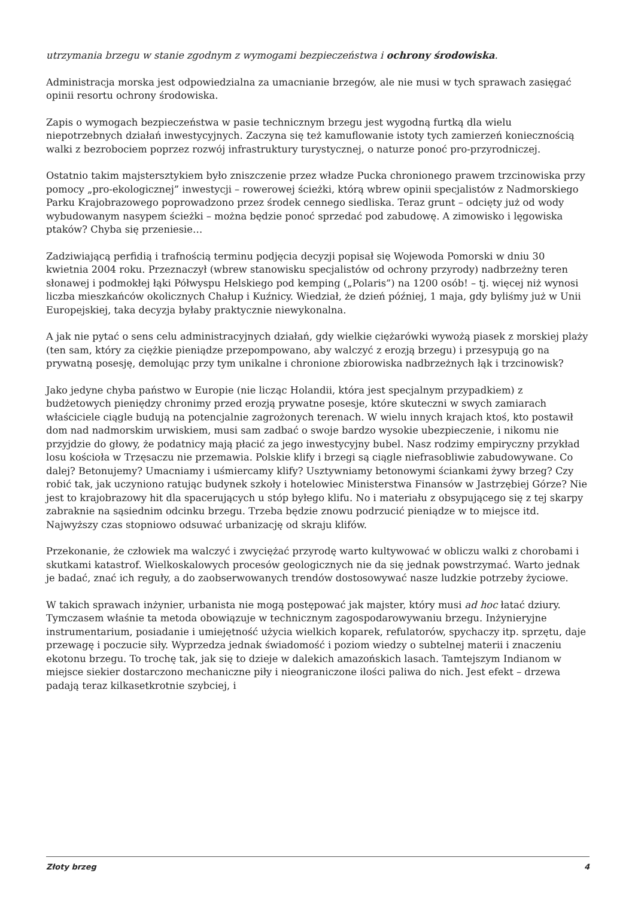utrzymania brzegu w stanie zgodnym z wymogami bezpieczeństwa i ochrony środowiska.
Administracja morska jest odpowiedzialna za umacnianie brzegów, ale nie musi w tych sprawach zasięgać opinii resortu ochrony środowiska.
Zapis o wymogach bezpieczeństwa w pasie technicznym brzegu jest wygodną furtką dla wielu niepotrzebnych działań inwestycyjnych. Zaczyna się też kamuflowanie istoty tych zamierzeń koniecznością walki z bezrobociem poprzez rozwój infrastruktury turystycznej, o naturze ponoć pro-przyrodniczej.
Ostatnio takim majstersztykiem było zniszczenie przez władze Pucka chronionego prawem trzcinowiska przy pomocy „pro-ekologicznej” inwestycji – rowerowej ścieżki, którą wbrew opinii specjalistów z Nadmorskiego Parku Krajobrazowego poprowadzono przez środek cennego siedliska. Teraz grunt – odcięty już od wody wybudowanym nasypem ścieżki – można będzie ponoć sprzedać pod zabudowę. A zimowisko i lęgowiska ptaków? Chyba się przeniesie…
Zadziwiającą perfidią i trafnością terminu podjęcia decyzji popisał się Wojewoda Pomorski w dniu 30 kwietnia 2004 roku. Przeznaczył (wbrew stanowisku specjalistów od ochrony przyrody) nadbrzeżny teren słonawej i podmokłej łąki Półwyspu Helskiego pod kemping („Polaris”) na 1200 osób! – tj. więcej niż wynosi liczba mieszkańców okolicznych Chałup i Kuźnicy. Wiedział, że dzień później, 1 maja, gdy byliśmy już w Unii Europejskiej, taka decyzja byłaby praktycznie niewykonalna.
A jak nie pytać o sens celu administracyjnych działań, gdy wielkie ciężarówki wywożą piasek z morskiej plaży (ten sam, który za ciężkie pieniądze przepompowano, aby walczyć z erozją brzegu) i przesypują go na prywatną posesję, demolując przy tym unikalne i chronione zbiorowiska nadbrzeżnych łąk i trzcinowisk?
Jako jedyne chyba państwo w Europie (nie licząc Holandii, która jest specjalnym przypadkiem) z budżetowych pieniędzy chronimy przed erozją prywatne posesje, które skuteczni w swych zamiarach właściciele ciągle budują na potencjalnie zagrożonych terenach. W wielu innych krajach ktoś, kto postawił dom nad nadmorskim urwiskiem, musi sam zadbać o swoje bardzo wysokie ubezpieczenie, i nikomu nie przyjdzie do głowy, że podatnicy mają płacić za jego inwestycyjny bubel. Nasz rodzimy empiryczny przykład losu kościoła w Trzęsaczu nie przemawia. Polskie klify i brzegi są ciągle niefrasobliwie zabudowywane. Co dalej? Betonujemy? Umacniamy i uśmiercamy klify? Usztywniamy betonowymi ściankami żywy brzeg? Czy robić tak, jak uczyniono ratując budynek szkoły i hotelowiec Ministerstwa Finansów w Jastrzębiej Górze? Nie jest to krajobrazowy hit dla spacerujących u stóp byłego klifu. No i materiału z obsypującego się z tej skarpy zabraknie na sąsiednim odcinku brzegu. Trzeba będzie znowu podrzucić pieniądze w to miejsce itd. Najwyższy czas stopniowo odsuwać urbanizację od skraju klifów.
Przekonanie, że człowiek ma walczyć i zwyciężać przyrodę warto kultywować w obliczu walki z chorobami i skutkami katastrof. Wielkoskalowych procesów geologicznych nie da się jednak powstrzymać. Warto jednak je badać, znać ich reguły, a do zaobserwowanych trendów dostosowywać nasze ludzkie potrzeby życiowe.
W takich sprawach inżynier, urbanista nie mogą postępować jak majster, który musi ad hoc łatać dziury. Tymczasem właśnie ta metoda obowiązuje w technicznym zagospodarowywaniu brzegu. Inżynieryjne instrumentarium, posiadanie i umiejętność użycia wielkich koparek, refulatorów, spychaczy itp. sprzętu, daje przewagę i poczucie siły. Wyprzedza jednak świadomość i poziom wiedzy o subtelnej materii i znaczeniu ekotonu brzegu. To trochę tak, jak się to dzieje w dalekich amazońskich lasach. Tamtejszym Indianom w miejsce siekier dostarczono mechaniczne piły i nieograniczone ilości paliwa do nich. Jest efekt – drzewa padają teraz kilkasetkrotnie szybciej, i
Złoty brzeg 4